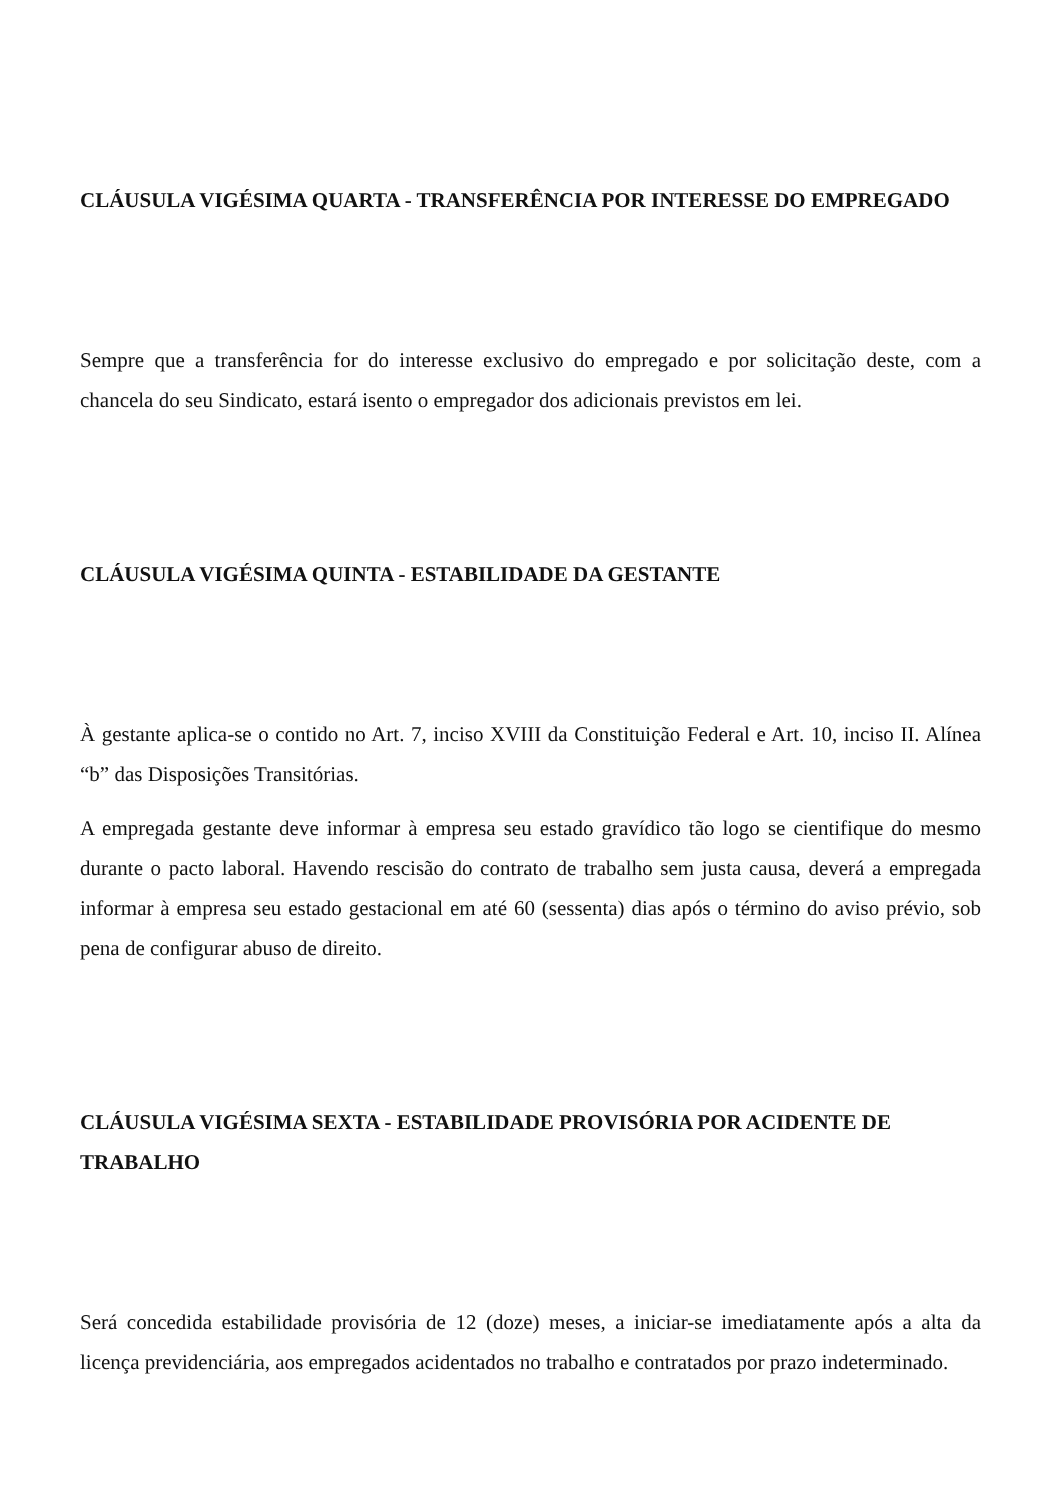CLÁUSULA VIGÉSIMA QUARTA - TRANSFERÊNCIA POR INTERESSE DO EMPREGADO
Sempre que a transferência for do interesse exclusivo do empregado e por solicitação deste, com a chancela do seu Sindicato, estará isento o empregador dos adicionais previstos em lei.
CLÁUSULA VIGÉSIMA QUINTA - ESTABILIDADE DA GESTANTE
À gestante aplica-se o contido no Art. 7, inciso XVIII da Constituição Federal e Art. 10, inciso II. Alínea “b” das Disposições Transitórias.
A empregada gestante deve informar à empresa seu estado gravídico tão logo se cientifique do mesmo durante o pacto laboral. Havendo rescisão do contrato de trabalho sem justa causa, deverá a empregada informar à empresa seu estado gestacional em até 60 (sessenta) dias após o término do aviso prévio, sob pena de configurar abuso de direito.
CLÁUSULA VIGÉSIMA SEXTA - ESTABILIDADE PROVISÓRIA POR ACIDENTE DE TRABALHO
Será concedida estabilidade provisória de 12 (doze) meses, a iniciar-se imediatamente após a alta da licença previdenciária, aos empregados acidentados no trabalho e contratados por prazo indeterminado.